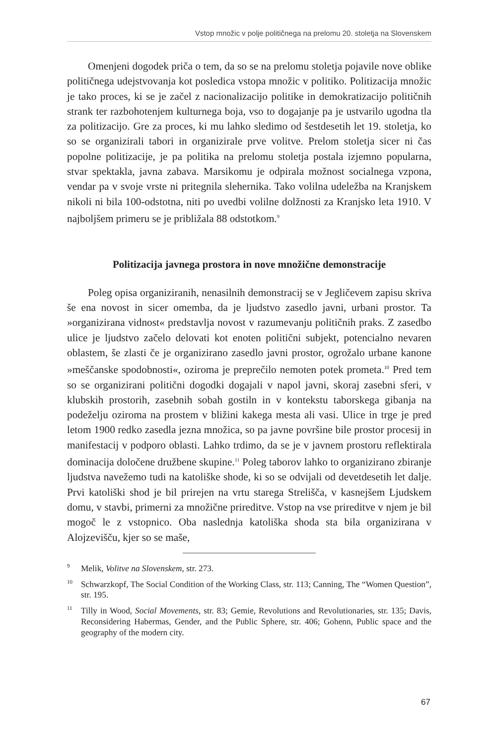Vstop množic v polje političnega na prelomu 20. stoletja na Slovenskem
Omenjeni dogodek priča o tem, da so se na prelomu stoletja pojavile nove oblike političnega udejstvovanja kot posledica vstopa množic v politiko. Politizacija množic je tako proces, ki se je začel z nacionalizacijo politike in demokratizacijo političnih strank ter razbohotenjem kulturnega boja, vso to dogajanje pa je ustvarilo ugodna tla za politizacijo. Gre za proces, ki mu lahko sledimo od šestdesetih let 19. stoletja, ko so se organizirali tabori in organizirale prve volitve. Prelom stoletja sicer ni čas popolne politizacije, je pa politika na prelomu stoletja postala izjemno popularna, stvar spektakla, javna zabava. Marsikomu je odpirala možnost socialnega vzpona, vendar pa v svoje vrste ni pritegnila slehernika. Tako volilna udeležba na Kranjskem nikoli ni bila 100-odstotna, niti po uvedbi volilne dolžnosti za Kranjsko leta 1910. V najboljšem primeru se je približala 88 odstotkom.<sup>9</sup>
Politizacija javnega prostora in nove množične demonstracije
Poleg opisa organiziranih, nenasilnih demonstracij se v Jegličevem zapisu skriva še ena novost in sicer omemba, da je ljudstvo zasedlo javni, urbani prostor. Ta »organizirana vidnost« predstavlja novost v razumevanju političnih praks. Z zasedbo ulice je ljudstvo začelo delovati kot enoten politični subjekt, potencialno nevaren oblastem, še zlasti če je organizirano zasedlo javni prostor, ogrožalo urbane kanone »meščanske spodobnosti«, oziroma je preprečilo nemoten potek prometa.<sup>10</sup> Pred tem so se organizirani politični dogodki dogajali v napol javni, skoraj zasebni sferi, v klubskih prostorih, zasebnih sobah gostiln in v kontekstu taborskega gibanja na podeželju oziroma na prostem v bližini kakega mesta ali vasi. Ulice in trge je pred letom 1900 redko zasedla jezna množica, so pa javne površine bile prostor procesij in manifestacij v podporo oblasti. Lahko trdimo, da se je v javnem prostoru reflektirala dominacija določene družbene skupine.<sup>11</sup> Poleg taborov lahko to organizirano zbiranje ljudstva navežemo tudi na katoliške shode, ki so se odvijali od devetdesetih let dalje. Prvi katoliški shod je bil prirejen na vrtu starega Strelišča, v kasnejšem Ljudskem domu, v stavbi, primerni za množične prireditve. Vstop na vse prireditve v njem je bil mogoč le z vstopnico. Oba naslednja katoliška shoda sta bila organizirana v Alojzevišču, kjer so se maše,
<sup>9</sup> Melik, Volitve na Slovenskem, str. 273.
<sup>10</sup> Schwarzkopf, The Social Condition of the Working Class, str. 113; Canning, The “Women Question”, str. 195.
<sup>11</sup> Tilly in Wood, Social Movements, str. 83; Gemie, Revolutions and Revolutionaries, str. 135; Davis, Reconsidering Habermas, Gender, and the Public Sphere, str. 406; Gohenn, Public space and the geography of the modern city.
67